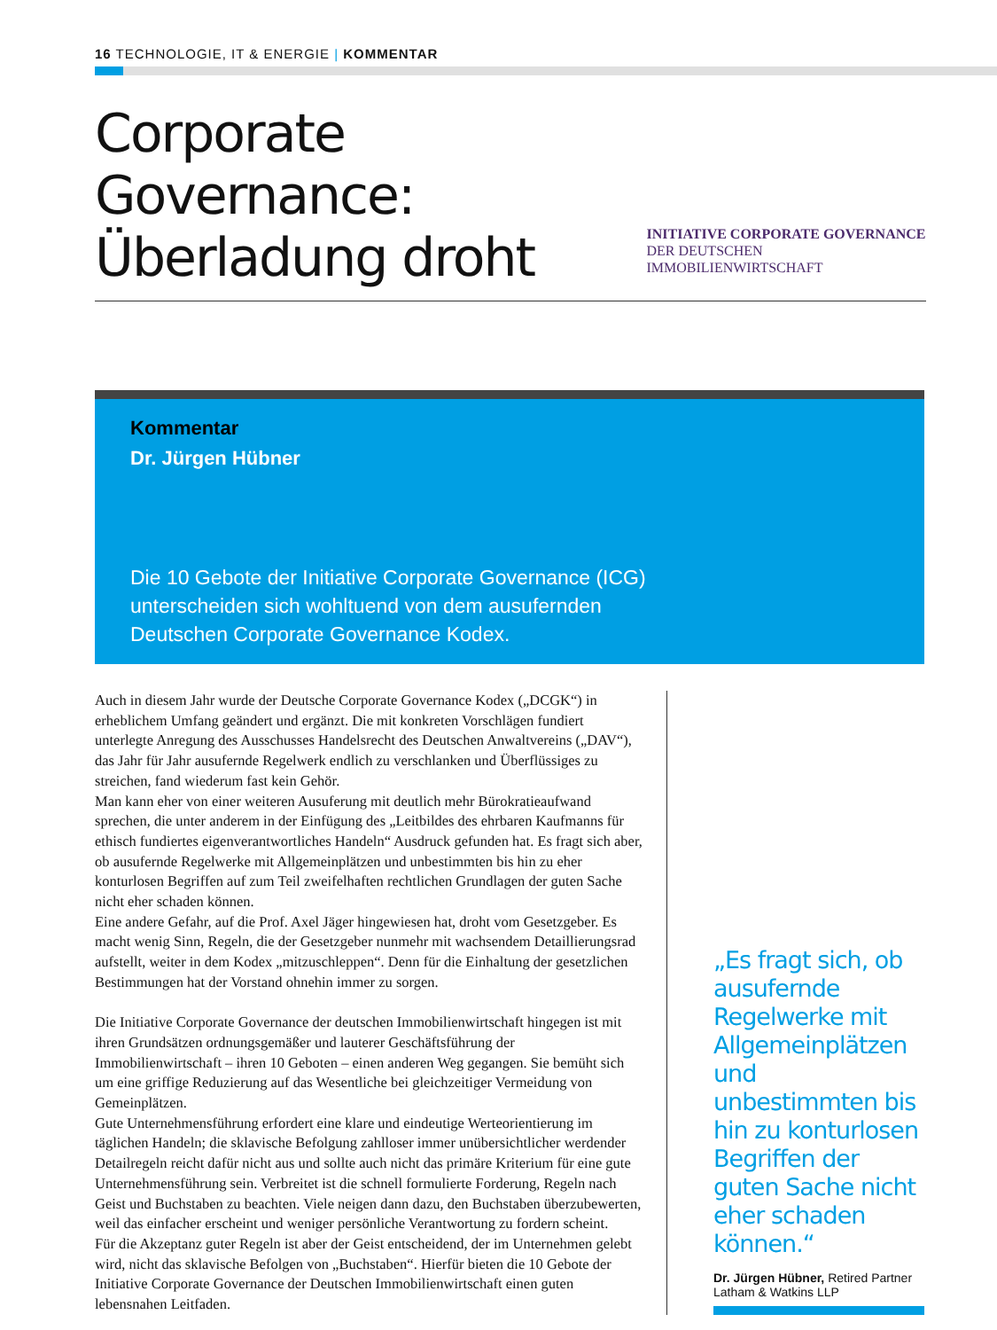16 TECHNOLOGIE, IT & ENERGIE | KOMMENTAR
Corporate Governance:
Überladung droht
INITIATIVE CORPORATE GOVERNANCE
DER DEUTSCHEN IMMOBILIENWIRTSCHAFT
Kommentar
Dr. Jürgen Hübner
Die 10 Gebote der Initiative Corporate Governance (ICG)
unterscheiden sich wohltuend von dem ausufernden
Deutschen Corporate Governance Kodex.
Auch in diesem Jahr wurde der Deutsche Corporate Governance Kodex („DCGK“) in erheblichem Umfang geändert und ergänzt. Die mit konkreten Vorschlägen fundiert unterlegte Anregung des Ausschusses Handelsrecht des Deutschen Anwaltvereins („DAV“), das Jahr für Jahr ausufernde Regelwerk endlich zu verschlanken und Überflüssiges zu streichen, fand wiederum fast kein Gehör.
Man kann eher von einer weiteren Ausuferung mit deutlich mehr Bürokratieaufwand sprechen, die unter anderem in der Einfügung des „Leitbildes des ehrbaren Kaufmanns für ethisch fundiertes eigenverantwortliches Handeln“ Ausdruck gefunden hat. Es fragt sich aber, ob ausufernde Regelwerke mit Allgemeinplätzen und unbestimmten bis hin zu eher konturlosen Begriffen auf zum Teil zweifelhaften rechtlichen Grundlagen der guten Sache nicht eher schaden können.
Eine andere Gefahr, auf die Prof. Axel Jäger hingewiesen hat, droht vom Gesetzgeber. Es macht wenig Sinn, Regeln, die der Gesetzgeber nunmehr mit wachsendem Detaillierungsrad aufstellt, weiter in dem Kodex „mitzuschleppen“. Denn für die Einhaltung der gesetzlichen Bestimmungen hat der Vorstand ohnehin immer zu sorgen.
Die Initiative Corporate Governance der deutschen Immobilienwirtschaft hingegen ist mit ihren Grundsätzen ordnungsgemäßer und lauterer Geschäftsführung der Immobilienwirtschaft – ihren 10 Geboten – einen anderen Weg gegangen. Sie bemüht sich um eine griffige Reduzierung auf das Wesentliche bei gleichzeitiger Vermeidung von Gemeinplätzen.
Gute Unternehmensführung erfordert eine klare und eindeutige Werteorientierung im täglichen Handeln; die sklavische Befolgung zahlloser immer unübersichtlicher werdender Detailregeln reicht dafür nicht aus und sollte auch nicht das primäre Kriterium für eine gute Unternehmensführung sein. Verbreitet ist die schnell formulierte Forderung, Regeln nach Geist und Buchstaben zu beachten. Viele neigen dann dazu, den Buchstaben überzubewerten, weil das einfacher erscheint und weniger persönliche Verantwortung zu fordern scheint.
Für die Akzeptanz guter Regeln ist aber der Geist entscheidend, der im Unternehmen gelebt wird, nicht das sklavische Befolgen von „Buchstaben“. Hierfür bieten die 10 Gebote der Initiative Corporate Governance der Deutschen Immobilienwirtschaft einen guten lebensnahen Leitfaden.
„Es fragt sich, ob ausufernde Regelwerke mit Allgemeinplätzen und unbestimmten bis hin zu konturlosen Begriffen der guten Sache nicht eher schaden können.“
Dr. Jürgen Hübner, Retired Partner
Latham & Watkins LLP